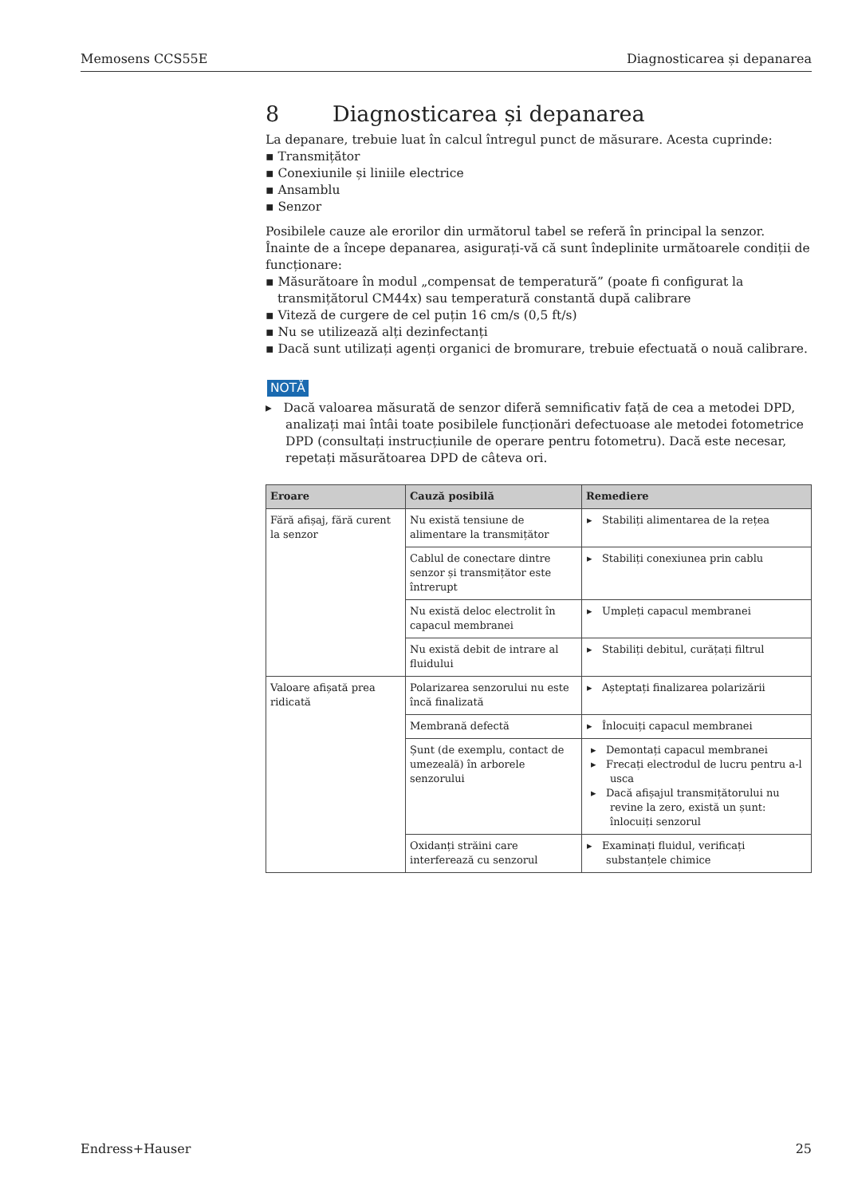Memosens CCS55E Diagnosticarea și depanarea
8 Diagnosticarea și depanarea
La depanare, trebuie luat în calcul întregul punct de măsurare. Acesta cuprinde:
▪ Transmițător
▪ Conexiunile și liniile electrice
▪ Ansamblu
▪ Senzor
Posibilele cauze ale erorilor din următorul tabel se referă în principal la senzor. Înainte de a începe depanarea, asigurați-vă că sunt îndeplinite următoarele condiții de funcționare:
▪ Măsurătoare în modul „compensat de temperatură” (poate fi configurat la transmițătorul CM44x) sau temperatură constantă după calibrare
▪ Viteză de curgere de cel puțin 16 cm/s (0,5 ft/s)
▪ Nu se utilizează alți dezinfectanți
▪ Dacă sunt utilizați agenți organici de bromurare, trebuie efectuată o nouă calibrare.
NOTĂ
▸ Dacă valoarea măsurată de senzor diferă semnificativ față de cea a metodei DPD, analizați mai întâi toate posibilele funcționări defectuoase ale metodei fotometrice DPD (consultați instrucțiunile de operare pentru fotometru). Dacă este necesar, repetați măsurătoarea DPD de câteva ori.
| Eroare | Cauză posibilă | Remediere |
| --- | --- | --- |
| Fără afișaj, fără curent la senzor | Nu există tensiune de alimentare la transmițător | ▸ Stabiliți alimentarea de la rețea |
| | Cablul de conectare dintre senzor și transmițător este întrerupt | ▸ Stabiliți conexiunea prin cablu |
| | Nu există deloc electrolit în capacul membranei | ▸ Umpleți capacul membranei |
| | Nu există debit de intrare al fluidului | ▸ Stabiliți debitul, curățați filtrul |
| Valoare afișată prea ridicată | Polarizarea senzorului nu este încă finalizată | ▸ Așteptați finalizarea polarizării |
| | Membrană defectă | ▸ Înlocuiți capacul membranei |
| | Șunt (de exemplu, contact de umezeală) în arborele senzorului | ▸ Demontați capacul membranei ▸ Frecați electrodul de lucru pentru a-l usca ▸ Dacă afișajul transmițătorului nu revine la zero, există un șunt: înlocuiți senzorul |
| | Oxidanți străini care interferează cu senzorul | ▸ Examinați fluidul, verificați substanțele chimice |
Endress+Hauser 25